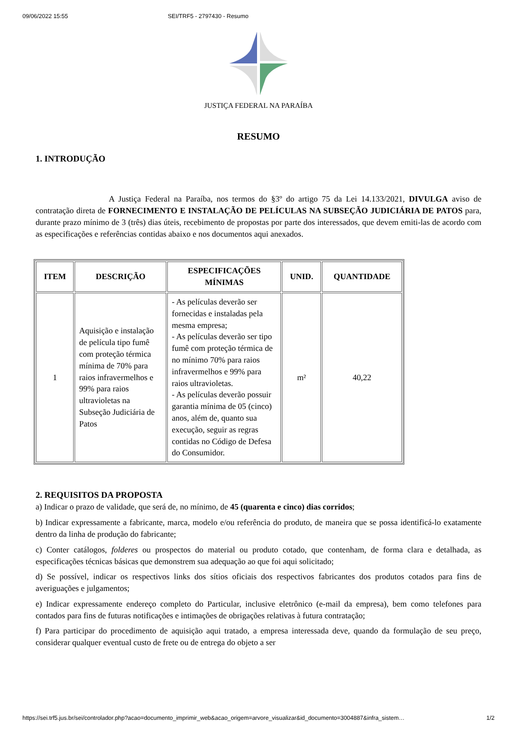09/06/2022 15:55 SEI/TRF5 - 2797430 - Resumo
JUSTIÇA FEDERAL NA PARAÍBA
RESUMO
1. INTRODUÇÃO
A Justiça Federal na Paraíba, nos termos do §3º do artigo 75 da Lei 14.133/2021, DIVULGA aviso de contratação direta de FORNECIMENTO E INSTALAÇÃO DE PELÍCULAS NA SUBSEÇÃO JUDICIÁRIA DE PATOS para, durante prazo mínimo de 3 (três) dias úteis, recebimento de propostas por parte dos interessados, que devem emiti-las de acordo com as especificações e referências contidas abaixo e nos documentos aqui anexados.
| ITEM | DESCRIÇÃO | ESPECIFICAÇÕES MÍNIMAS | UNID. | QUANTIDADE |
| --- | --- | --- | --- | --- |
| 1 | Aquisição e instalação de película tipo fumê com proteção térmica mínima de 70% para raios infravermelhos e 99% para raios ultravioletas na Subseção Judiciária de Patos | - As películas deverão ser fornecidas e instaladas pela mesma empresa; - As películas deverão ser tipo fumê com proteção térmica de no mínimo 70% para raios infravermelhos e 99% para raios ultravioletas. - As películas deverão possuir garantia mínima de 05 (cinco) anos, além de, quanto sua execução, seguir as regras contidas no Código de Defesa do Consumidor. | m² | 40,22 |
2. REQUISITOS DA PROPOSTA
a) Indicar o prazo de validade, que será de, no mínimo, de 45 (quarenta e cinco) dias corridos;
b) Indicar expressamente a fabricante, marca, modelo e/ou referência do produto, de maneira que se possa identificá-lo exatamente dentro da linha de produção do fabricante;
c) Conter catálogos, folderes ou prospectos do material ou produto cotado, que contenham, de forma clara e detalhada, as especificações técnicas básicas que demonstrem sua adequação ao que foi aqui solicitado;
d) Se possível, indicar os respectivos links dos sítios oficiais dos respectivos fabricantes dos produtos cotados para fins de averiguações e julgamentos;
e) Indicar expressamente endereço completo do Particular, inclusive eletrônico (e-mail da empresa), bem como telefones para contados para fins de futuras notificações e intimações de obrigações relativas à futura contratação;
f) Para participar do procedimento de aquisição aqui tratado, a empresa interessada deve, quando da formulação de seu preço, considerar qualquer eventual custo de frete ou de entrega do objeto a ser
https://sei.trf5.jus.br/sei/controlador.php?acao=documento_imprimir_web&acao_origem=arvore_visualizar&id_documento=3004887&infra_sistem… 1/2